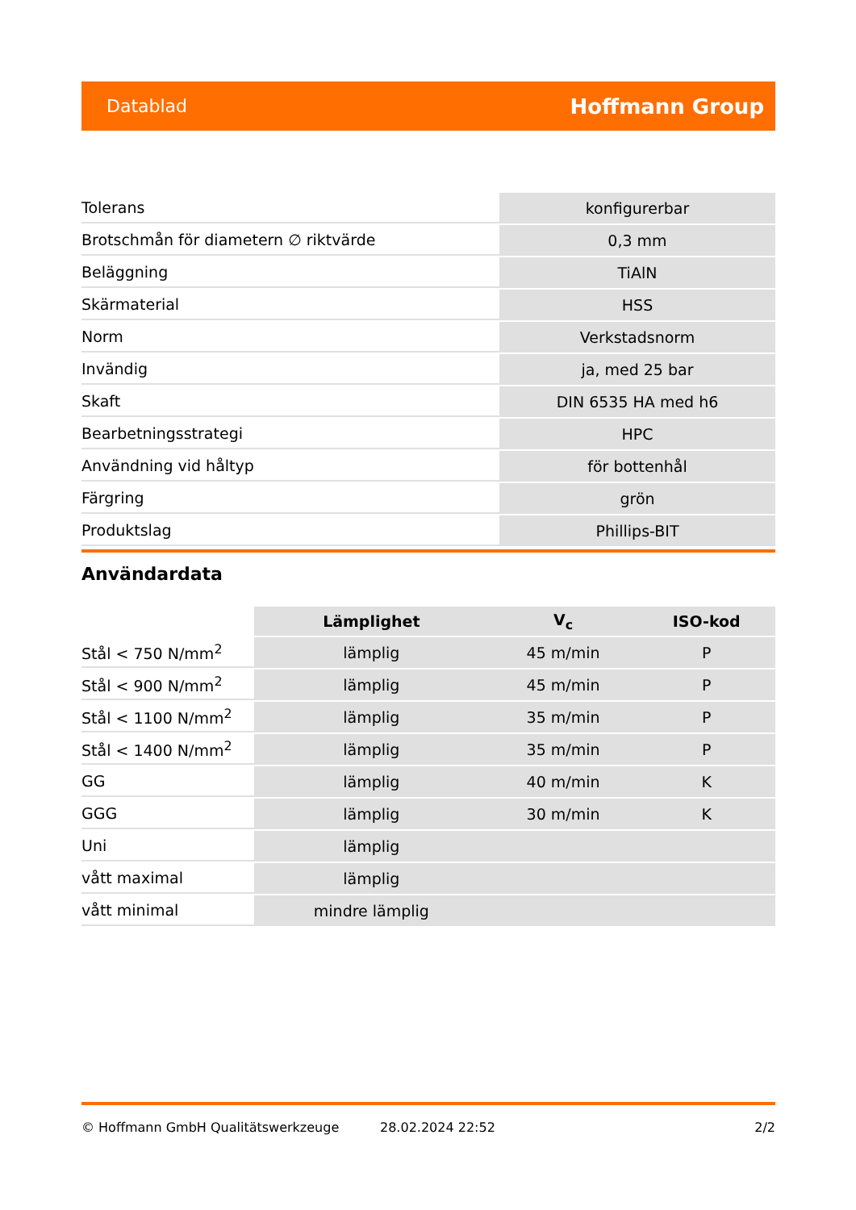Datablad Hoffmann Group
| Tolerans | konfigurerbar |
| Brotschmån för diametern ∅ riktvärde | 0,3 mm |
| Beläggning | TiAlN |
| Skärmaterial | HSS |
| Norm | Verkstadsnorm |
| Invändig | ja, med 25 bar |
| Skaft | DIN 6535 HA med h6 |
| Bearbetningsstrategi | HPC |
| Användning vid håltyp | för bottenhål |
| Färgring | grön |
| Produktslag | Phillips-BIT |
Användardata
| | Lämplighet | V<sub>c</sub> | ISO-kod |
| Stål < 750 N/mm<sup>2</sup> | lämplig | 45 m/min | P |
| Stål < 900 N/mm<sup>2</sup> | lämplig | 45 m/min | P |
| Stål < 1100 N/mm<sup>2</sup> | lämplig | 35 m/min | P |
| Stål < 1400 N/mm<sup>2</sup> | lämplig | 35 m/min | P |
| GG | lämplig | 40 m/min | K |
| GGG | lämplig | 30 m/min | K |
| Uni | lämplig | | |
| vått maximal | lämplig | | |
| vått minimal | mindre lämplig | | |
© Hoffmann GmbH Qualitätswerkzeuge 28.02.2024 22:52 2/2